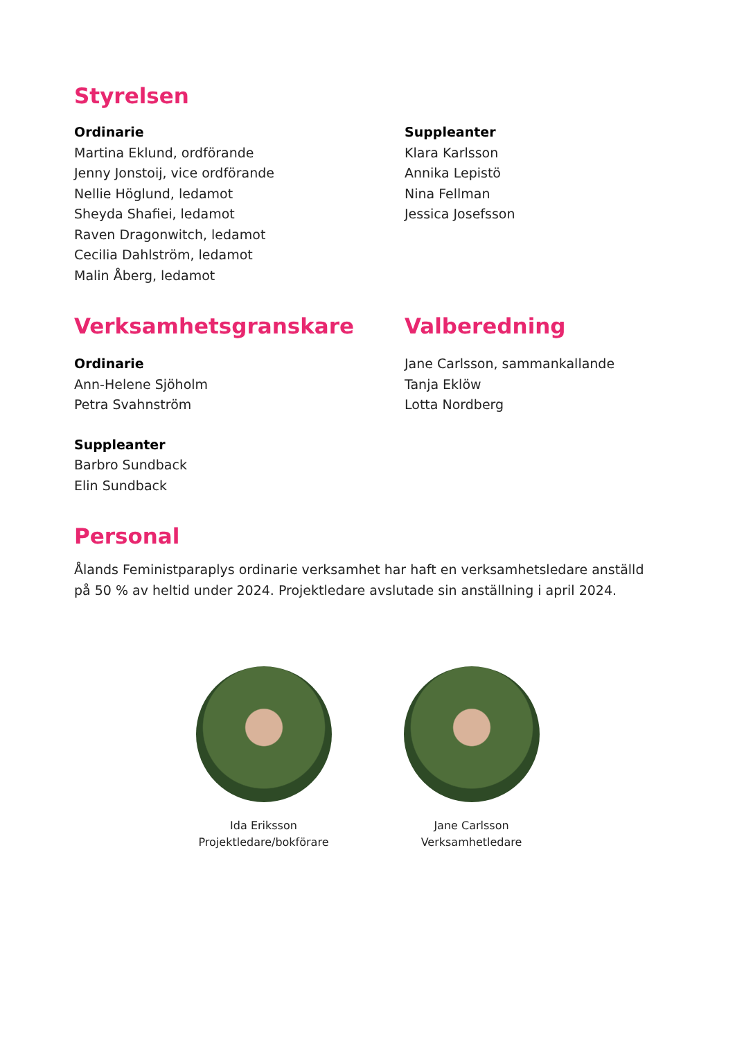Styrelsen
Ordinarie
Martina Eklund, ordförande
Jenny Jonstoij, vice ordförande
Nellie Höglund, ledamot
Sheyda Shafiei, ledamot
Raven Dragonwitch, ledamot
Cecilia Dahlström, ledamot
Malin Åberg, ledamot
Suppleanter
Klara Karlsson
Annika Lepistö
Nina Fellman
Jessica Josefsson
Verksamhetsgranskare
Ordinarie
Ann-Helene Sjöholm
Petra Svahnström
Suppleanter
Barbro Sundback
Elin Sundback
Valberedning
Jane Carlsson, sammankallande
Tanja Eklöw
Lotta Nordberg
Personal
Ålands Feministparaplys ordinarie verksamhet har haft en verksamhetsledare anställd på 50 % av heltid under 2024. Projektledare avslutade sin anställning i april 2024.
Ida Eriksson
Projektledare/bokförare
Jane Carlsson
Verksamhetledare